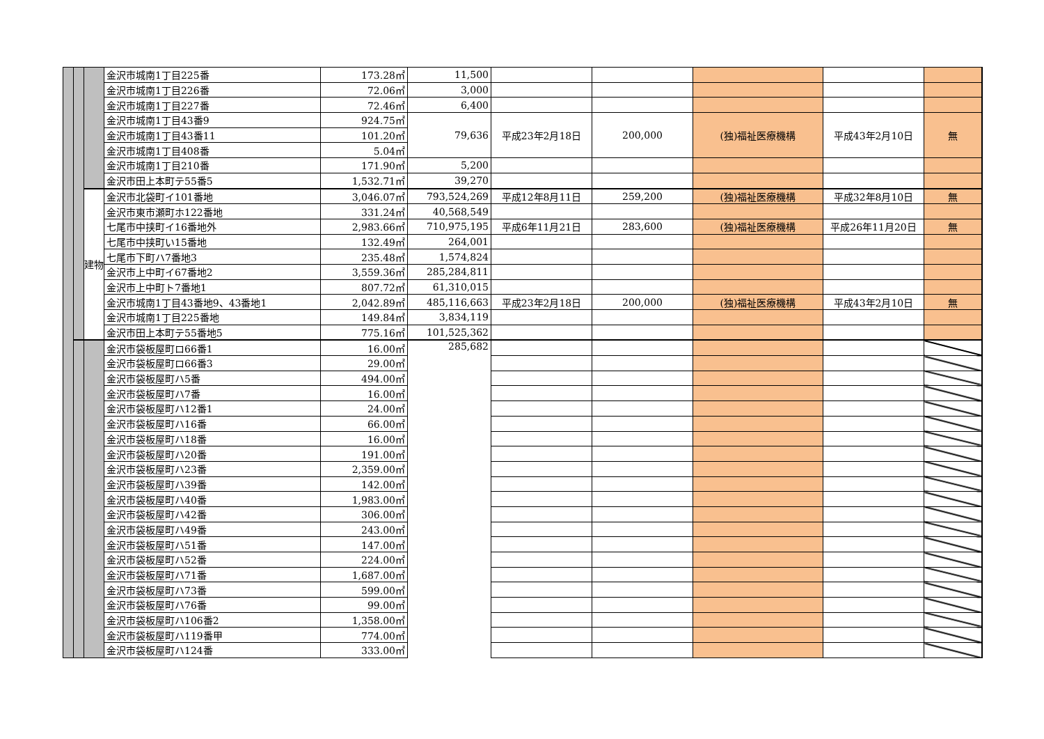| | | | 金沢市城南1丁目225番 | 173.28㎡ | 11,500 | | | | | |
| | | | 金沢市城南1丁目226番 | 72.06㎡ | 3,000 | | | | | |
| | | | 金沢市城南1丁目227番 | 72.46㎡ | 6,400 | | | | | |
| | | | 金沢市城南1丁目43番9 | 924.75㎡ | 79,636 | 平成23年2月18日 | 200,000 | (独)福祉医療機構 | 平成43年2月10日 | 無 |
| | | | 金沢市城南1丁目43番11 | 101.20㎡ | | | | | | |
| | | | 金沢市城南1丁目408番 | 5.04㎡ | | | | | | |
| | | | 金沢市城南1丁目210番 | 171.90㎡ | 5,200 | | | | | |
| | | | 金沢市田上本町テ55番5 | 1,532.71㎡ | 39,270 | | | | | |
| | | 建物 | 金沢市北袋町イ101番地 | 3,046.07㎡ | 793,524,269 | 平成12年8月11日 | 259,200 | (独)福祉医療機構 | 平成32年8月10日 | 無 |
| | | | 金沢市東市瀬町ホ122番地 | 331.24㎡ | 40,568,549 | | | | | |
| | | | 七尾市中挟町イ16番地外 | 2,983.66㎡ | 710,975,195 | 平成6年11月21日 | 283,600 | (独)福祉医療機構 | 平成26年11月20日 | 無 |
| | | | 七尾市中挟町い15番地 | 132.49㎡ | 264,001 | | | | | |
| | | | 七尾市下町ハ7番地3 | 235.48㎡ | 1,574,824 | | | | | |
| | | | 金沢市上中町イ67番地2 | 3,559.36㎡ | 285,284,811 | | | | | |
| | | | 金沢市上中町ト7番地1 | 807.72㎡ | 61,310,015 | | | | | |
| | | | 金沢市城南1丁目43番地9、43番地1 | 2,042.89㎡ | 485,116,663 | 平成23年2月18日 | 200,000 | (独)福祉医療機構 | 平成43年2月10日 | 無 |
| | | | 金沢市城南1丁目225番地 | 149.84㎡ | 3,834,119 | | | | | |
| | | | 金沢市田上本町テ55番地5 | 775.16㎡ | 101,525,362 | | | | | |
| | | | 金沢市袋板屋町ロ66番1 | 16.00㎡ | 285,682 | | | | | |
| | | | 金沢市袋板屋町ロ66番3 | 29.00㎡ | | | | | | |
| | | | 金沢市袋板屋町ハ5番 | 494.00㎡ | | | | | | |
| | | | 金沢市袋板屋町ハ7番 | 16.00㎡ | | | | | | |
| | | | 金沢市袋板屋町ハ12番1 | 24.00㎡ | | | | | | |
| | | | 金沢市袋板屋町ハ16番 | 66.00㎡ | | | | | | |
| | | | 金沢市袋板屋町ハ18番 | 16.00㎡ | | | | | | |
| | | | 金沢市袋板屋町ハ20番 | 191.00㎡ | | | | | | |
| | | | 金沢市袋板屋町ハ23番 | 2,359.00㎡ | | | | | | |
| | | | 金沢市袋板屋町ハ39番 | 142.00㎡ | | | | | | |
| | | | 金沢市袋板屋町ハ40番 | 1,983.00㎡ | | | | | | |
| | | | 金沢市袋板屋町ハ42番 | 306.00㎡ | | | | | | |
| | | | 金沢市袋板屋町ハ49番 | 243.00㎡ | | | | | | |
| | | | 金沢市袋板屋町ハ51番 | 147.00㎡ | | | | | | |
| | | | 金沢市袋板屋町ハ52番 | 224.00㎡ | | | | | | |
| | | | 金沢市袋板屋町ハ71番 | 1,687.00㎡ | | | | | | |
| | | | 金沢市袋板屋町ハ73番 | 599.00㎡ | | | | | | |
| | | | 金沢市袋板屋町ハ76番 | 99.00㎡ | | | | | | |
| | | | 金沢市袋板屋町ハ106番2 | 1,358.00㎡ | | | | | | |
| | | | 金沢市袋板屋町ハ119番甲 | 774.00㎡ | | | | | | |
| | | | 金沢市袋板屋町ハ124番 | 333.00㎡ | | | | | | |